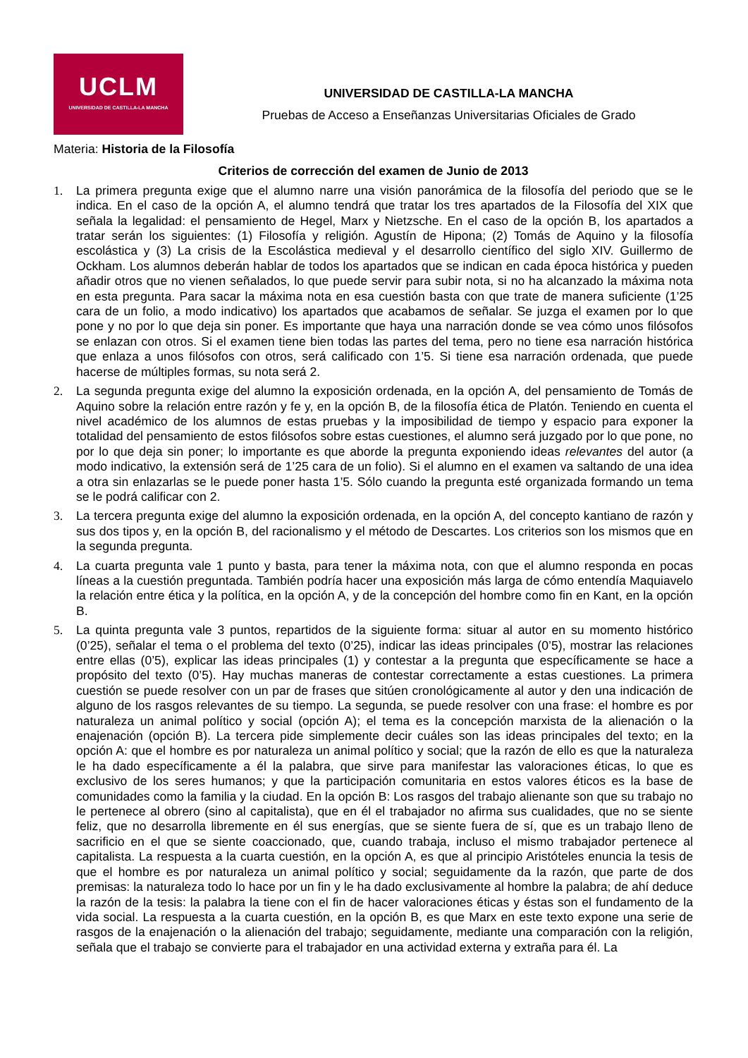UCLM
UNIVERSIDAD DE CASTILLA-LA MANCHA
UNIVERSIDAD DE CASTILLA-LA MANCHA
Pruebas de Acceso a Enseñanzas Universitarias Oficiales de Grado
Materia: Historia de la Filosofía
Criterios de corrección del examen de Junio de 2013
1. La primera pregunta exige que el alumno narre una visión panorámica de la filosofía del periodo que se le indica. En el caso de la opción A, el alumno tendrá que tratar los tres apartados de la Filosofía del XIX que señala la legalidad: el pensamiento de Hegel, Marx y Nietzsche. En el caso de la opción B, los apartados a tratar serán los siguientes: (1) Filosofía y religión. Agustín de Hipona; (2) Tomás de Aquino y la filosofía escolástica y (3) La crisis de la Escolástica medieval y el desarrollo científico del siglo XIV. Guillermo de Ockham. Los alumnos deberán hablar de todos los apartados que se indican en cada época histórica y pueden añadir otros que no vienen señalados, lo que puede servir para subir nota, si no ha alcanzado la máxima nota en esta pregunta. Para sacar la máxima nota en esa cuestión basta con que trate de manera suficiente (1’25 cara de un folio, a modo indicativo) los apartados que acabamos de señalar. Se juzga el examen por lo que pone y no por lo que deja sin poner. Es importante que haya una narración donde se vea cómo unos filósofos se enlazan con otros. Si el examen tiene bien todas las partes del tema, pero no tiene esa narración histórica que enlaza a unos filósofos con otros, será calificado con 1’5. Si tiene esa narración ordenada, que puede hacerse de múltiples formas, su nota será 2.
2. La segunda pregunta exige del alumno la exposición ordenada, en la opción A, del pensamiento de Tomás de Aquino sobre la relación entre razón y fe y, en la opción B, de la filosofía ética de Platón. Teniendo en cuenta el nivel académico de los alumnos de estas pruebas y la imposibilidad de tiempo y espacio para exponer la totalidad del pensamiento de estos filósofos sobre estas cuestiones, el alumno será juzgado por lo que pone, no por lo que deja sin poner; lo importante es que aborde la pregunta exponiendo ideas relevantes del autor (a modo indicativo, la extensión será de 1’25 cara de un folio). Si el alumno en el examen va saltando de una idea a otra sin enlazarlas se le puede poner hasta 1’5. Sólo cuando la pregunta esté organizada formando un tema se le podrá calificar con 2.
3. La tercera pregunta exige del alumno la exposición ordenada, en la opción A, del concepto kantiano de razón y sus dos tipos y, en la opción B, del racionalismo y el método de Descartes. Los criterios son los mismos que en la segunda pregunta.
4. La cuarta pregunta vale 1 punto y basta, para tener la máxima nota, con que el alumno responda en pocas líneas a la cuestión preguntada. También podría hacer una exposición más larga de cómo entendía Maquiavelo la relación entre ética y la política, en la opción A, y de la concepción del hombre como fin en Kant, en la opción B.
5. La quinta pregunta vale 3 puntos, repartidos de la siguiente forma: situar al autor en su momento histórico (0’25), señalar el tema o el problema del texto (0’25), indicar las ideas principales (0’5), mostrar las relaciones entre ellas (0’5), explicar las ideas principales (1) y contestar a la pregunta que específicamente se hace a propósito del texto (0’5). Hay muchas maneras de contestar correctamente a estas cuestiones. La primera cuestión se puede resolver con un par de frases que sitúen cronológicamente al autor y den una indicación de alguno de los rasgos relevantes de su tiempo. La segunda, se puede resolver con una frase: el hombre es por naturaleza un animal político y social (opción A); el tema es la concepción marxista de la alienación o la enajenación (opción B). La tercera pide simplemente decir cuáles son las ideas principales del texto; en la opción A: que el hombre es por naturaleza un animal político y social; que la razón de ello es que la naturaleza le ha dado específicamente a él la palabra, que sirve para manifestar las valoraciones éticas, lo que es exclusivo de los seres humanos; y que la participación comunitaria en estos valores éticos es la base de comunidades como la familia y la ciudad. En la opción B: Los rasgos del trabajo alienante son que su trabajo no le pertenece al obrero (sino al capitalista), que en él el trabajador no afirma sus cualidades, que no se siente feliz, que no desarrolla libremente en él sus energías, que se siente fuera de sí, que es un trabajo lleno de sacrificio en el que se siente coaccionado, que, cuando trabaja, incluso el mismo trabajador pertenece al capitalista. La respuesta a la cuarta cuestión, en la opción A, es que al principio Aristóteles enuncia la tesis de que el hombre es por naturaleza un animal político y social; seguidamente da la razón, que parte de dos premisas: la naturaleza todo lo hace por un fin y le ha dado exclusivamente al hombre la palabra; de ahí deduce la razón de la tesis: la palabra la tiene con el fin de hacer valoraciones éticas y éstas son el fundamento de la vida social. La respuesta a la cuarta cuestión, en la opción B, es que Marx en este texto expone una serie de rasgos de la enajenación o la alienación del trabajo; seguidamente, mediante una comparación con la religión, señala que el trabajo se convierte para el trabajador en una actividad externa y extraña para él. La